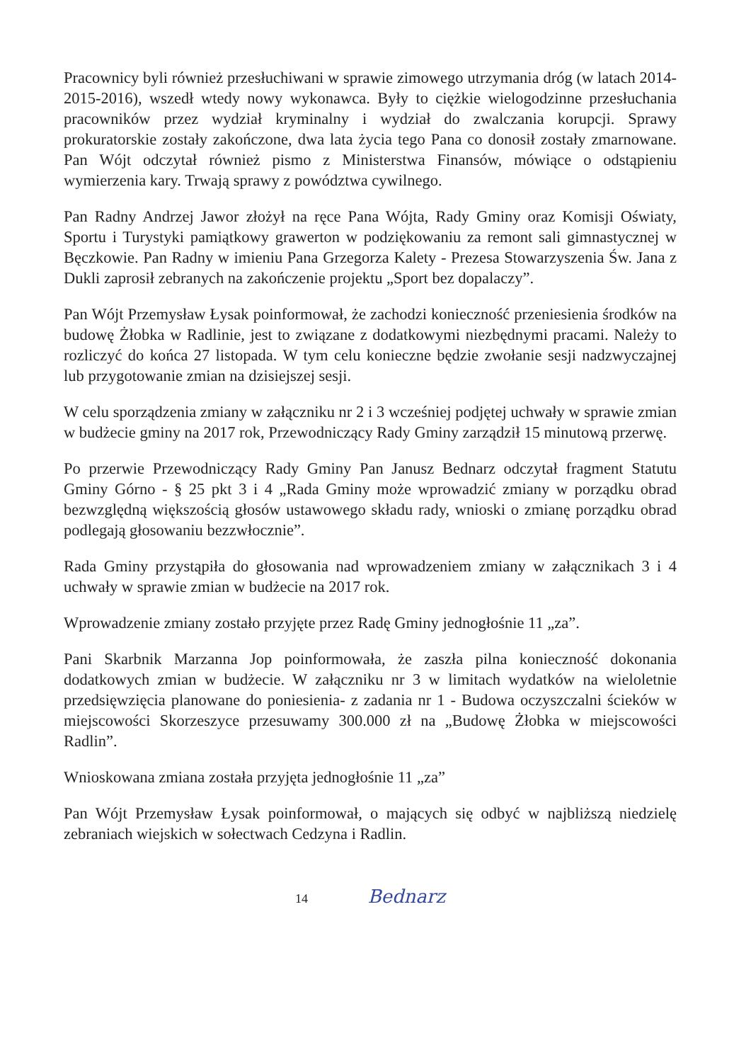Pracownicy byli również przesłuchiwani w sprawie zimowego utrzymania dróg (w latach 2014-2015-2016), wszedł wtedy nowy wykonawca. Były to ciężkie wielogodzinne przesłuchania pracowników przez wydział kryminalny i wydział do zwalczania korupcji. Sprawy prokuratorskie zostały zakończone, dwa lata życia tego Pana co donosił zostały zmarnowane. Pan Wójt odczytał również pismo z Ministerstwa Finansów, mówiące o odstąpieniu wymierzenia kary. Trwają sprawy z powództwa cywilnego.
Pan Radny Andrzej Jawor złożył na ręce Pana Wójta, Rady Gminy oraz Komisji Oświaty, Sportu i Turystyki pamiątkowy grawerton w podziękowaniu za remont sali gimnastycznej w Bęczkowie. Pan Radny w imieniu Pana Grzegorza Kalety - Prezesa Stowarzyszenia Św. Jana z Dukli zaprosił zebranych na zakończenie projektu „Sport bez dopalaczy”.
Pan Wójt Przemysław Łysak poinformował, że zachodzi konieczność przeniesienia środków na budowę Żłobka w Radlinie, jest to związane z dodatkowymi niezbędnymi pracami. Należy to rozliczyć do końca 27 listopada. W tym celu konieczne będzie zwołanie sesji nadzwyczajnej lub przygotowanie zmian na dzisiejszej sesji.
W celu sporządzenia zmiany w załączniku nr 2 i 3 wcześniej podjętej uchwały w sprawie zmian w budżecie gminy na 2017 rok, Przewodniczący Rady Gminy zarządził 15 minutową przerwę.
Po przerwie Przewodniczący Rady Gminy Pan Janusz Bednarz odczytał fragment Statutu Gminy Górno - § 25 pkt 3 i 4 „Rada Gminy może wprowadzić zmiany w porządku obrad bezwzględną większością głosów ustawowego składu rady, wnioski o zmianę porządku obrad podlegają głosowaniu bezzwłocznie”.
Rada Gminy przystąpiła do głosowania nad wprowadzeniem zmiany w załącznikach 3 i 4 uchwały w sprawie zmian w budżecie na 2017 rok.
Wprowadzenie zmiany zostało przyjęte przez Radę Gminy jednogłośnie 11 „za”.
Pani Skarbnik Marzanna Jop poinformowała, że zaszła pilna konieczność dokonania dodatkowych zmian w budżecie. W załączniku nr 3 w limitach wydatków na wieloletnie przedsięwzięcia planowane do poniesienia- z zadania nr 1 - Budowa oczyszczalni ścieków w miejscowości Skorzeszyce przesuwamy 300.000 zł na „Budowę Żłobka w miejscowości Radlin”.
Wnioskowana zmiana została przyjęta jednogłośnie 11 „za”
Pan Wójt Przemysław Łysak poinformował, o mających się odbyć w najbliższą niedzielę zebraniach wiejskich w sołectwach Cedzyna i Radlin.
14 Bednarz